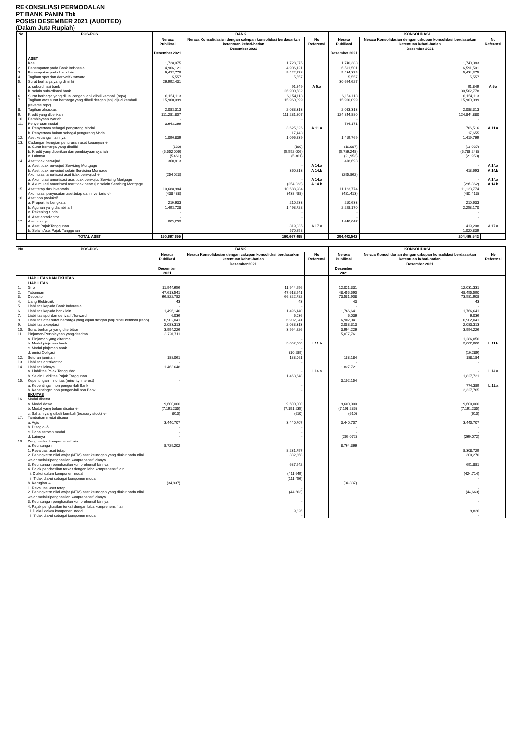REKONSILIASI PERMODALAN
PT BANK PANIN Tbk
POSISI DESEMBER 2021 (AUDITED)
(Dalam Juta Rupiah)
| No. | POS-POS | BANK | | | KONSOLIDASI | | |
| --- | --- | --- | --- | --- | --- | --- | --- |
| | | Neraca Publikasi Desember 2021 | Neraca Konsolidasian dengan cakupan konsolidasi berdasarkan ketentuan kehati-hatian Desember 2021 | No Referensi | Neraca Publikasi Desember 2021 | Neraca Konsolidasian dengan cakupan konsolidasi berdasarkan ketentuan kehati-hatian Desember 2021 | No Referensi |
| | ASET | | | | | | |
| 1. | Kas | 1,728,075 | 1,728,075 | | 1,740,383 | 1,740,383 | |
| 2. | Penempatan pada Bank Indonesia | 4,906,121 | 4,906,121 | | 6,591,501 | 6,591,501 | |
| 3. | Penempatan pada bank lain | 9,422,778 | 9,422,778 | | 5,434,375 | 5,434,375 | |
| 4. | Tagihan spot dan derivatif / forward | 5,557 | 5,557 | | 5,557 | 5,557 | |
| 5. | Surat berharga yang dimiliki | 26,992,431 | | | 30,654,627 | | |
| | a. subordinasi bank | | 91,849 | A 5.a | | 91,849 | A 5.a |
| | b. selain subordinasi bank | | 26,900,582 | | | 30,562,778 | |
| 6. | Surat berharga yang dijual dengan janji dibeli kembali (repo) | 6,154,113 | 6,154,113 | | 6,154,113 | 6,154,113 | |
| 7. | Tagihan atas surat berharga yang dibeli dengan janji dijual kembali (reverse repo) | 15,960,099 | 15,960,099 | | 15,960,099 | 15,960,099 | |
| 8. | Tagihan akseptasi | 2,083,313 | 2,083,313 | | 2,083,313 | 2,083,313 | |
| 9. | Kredit yang diberikan | 111,281,807 | 111,281,807 | | 124,844,880 | 124,844,880 | |
| 10. | Pembiayaan syariah | - | - | | - | - | |
| 11. | Penyertaan modal | 3,643,269 | | | 724,171 | | |
| | a. Penyertaan sebagai pengurang Modal | | 3,625,826 | A 11.a | | 706,516 | A 11.a |
| | b. Penyertaan bukan sebagai pengurang Modal | | 17,443 | | | 17,655 | |
| 12. | Aset keuangan lainnya | 1,096,839 | 1,096,839 | | 1,419,769 | 1,419,769 | |
| 13. | Cadangan kerugian penurunan aset keuangan -/- | | | | | | |
| | a. Surat berharga yang dimiliki | (180) | (180) | | (16,087) | (16,087) | |
| | b. Kredit yang diberikan dan pembiayaan syariah | (5,552,006) | (5,552,006) | | (5,786,248) | (5,786,248) | |
| | c. Lainnya | (5,461) | (5,461) | | (21,953) | (21,953) | |
| 14. | Aset tidak berwujud | 360,813 | | | 418,693 | | |
| | a. Aset tidak berwujud Servicing Mortgage | | - | A 14.a | | - | A 14.a |
| | b. Aset tidak berwujud selain Servicing Mortgage | | 360,813 | A 14.b | | 418,693 | A 14.b |
| | Akumulasi amortisasi aset tidak berwujud -/- | (254,023) | | | (295,862) | | |
| | a. Akumulasi amortisasi aset tidak berwujud Servicing Mortgage | | - | A 14.a | | - | A 14.a |
| | b. Akumulasi amortisasi aset tidak berwujud selain Servicing Mortgage | | (254,023) | A 14.b | | (295,862) | A 14.b |
| 15. | Aset tetap dan inventaris | 10,688,984 | 10,688,984 | | 11,123,774 | 11,123,774 | |
| | Akumulasi penyusutan aset tetap dan inventaris -/- | (438,488) | (438,488) | | (481,413) | (481,413) | |
| 16. | Aset non produktif | | | | | | |
| | a. Properti terbengkalai | 210,633 | 210,633 | | 210,633 | 210,633 | |
| | b. Agunan yang diambil alih | 1,493,728 | 1,493,728 | | 2,258,170 | 2,258,170 | |
| | c. Rekening tunda | - | - | | - | - | |
| | d. Aset antarkantor | - | - | | - | - | |
| 17. | Aset lainnya | 889,293 | | | 1,440,047 | | |
| | a. Aset Pajak Tangguhan | | 319,035 | A 17.a | | 419,208 | A 17.a |
| | b. Selain Aset Pajak Tangguhan | | 570,258 | | | 1,020,839 | |
| | TOTAL ASET | 190,667,695 | 190,667,695 | | 204,462,542 | 204,462,542 | |
| No. | POS-POS | BANK | | | KONSOLIDASI | | |
| --- | --- | --- | --- | --- | --- | --- | --- |
| | | Neraca Publikasi Desember 2021 | Neraca Konsolidasian dengan cakupan konsolidasi berdasarkan ketentuan kehati-hatian Desember 2021 | No Referensi | Neraca Publikasi Desember 2021 | Neraca Konsolidasian dengan cakupan konsolidasi berdasarkan ketentuan kehati-hatian Desember 2021 | No Referensi |
| | LIABILITAS DAN EKUITAS | | | | | | |
| | LIABILITAS | | | | | | |
| 1. | Giro | 11,944,656 | 11,944,656 | | 12,031,331 | 12,031,331 | |
| 2. | Tabungan | 47,613,541 | 47,613,541 | | 48,455,590 | 48,455,590 | |
| 3. | Deposito | 66,822,782 | 66,822,782 | | 73,581,908 | 73,581,908 | |
| 4. | Uang Elektronik | 43 | 43 | | 43 | 43 | |
| 5. | Liabilitas kepada Bank Indonesia | - | - | | - | - | |
| 6. | Liabilitas kepada bank lain | 1,496,140 | 1,496,140 | | 1,766,641 | 1,766,641 | |
| 7. | Liabilitas spot dan derivatif / forward | 6,036 | 6,036 | | 6,036 | 6,036 | |
| 8. | Liabilitas atas surat berharga yang dijual dengan janji dibeli kembali (repo) | 6,902,041 | 6,902,041 | | 6,902,041 | 6,902,041 | |
| 9. | Liabilitas akseptasi | 2,083,313 | 2,083,313 | | 2,083,313 | 2,083,313 | |
| 10. | Surat berharga yang diterbitkan | 3,994,226 | 3,994,226 | | 3,994,226 | 3,994,226 | |
| 11. | Pinjaman/Pembiayaan yang diterima | 3,791,711 | | | 5,077,761 | | |
| | a. Pinjaman yang diterima | | - | | | 1,286,050 | |
| | b. Modal pinjaman bank | | 3,802,000 | L 11.b | | 3,802,000 | L 11.b |
| | c. Modal pinjaman anak | | - | | | - | |
| | d. emisi Obligasi | | (10,289) | | | (10,289) | |
| 12. | Setoran jaminan | 188,061 | 188,061 | | 188,184 | 188,184 | |
| 13. | Liabilitas antarkantor | - | - | | - | - | |
| 14. | Liabilitas lainnya | 1,463,648 | | | 1,827,721 | | |
| | a. Liabilitas Pajak Tangguhan | | - | L 14.a | | - | L 14.a |
| | b. Selain Liabilitas Pajak Tangguhan | | 1,463,648 | | | 1,827,721 | |
| 15. | Kepentingan minoritas (minority interest) | - | | | 3,102,154 | | |
| | a. Kepentingan non pengendali Bank | | - | | | 774,389 | L.15.a |
| | b. Kepentingan non pengendali non Bank | | - | | | 2,327,765 | |
| | EKUITAS | | | | | | |
| 16. | Modal disetor | | | | | | |
| | a. Modal dasar | 9,600,000 | 9,600,000 | | 9,600,000 | 9,600,000 | |
| | b. Modal yang belum disetor -/- | (7,191,235) | (7,191,235) | | (7,191,235) | (7,191,235) | |
| | c. Saham yang dibeli kembali (treasury stock) -/- | (610) | (610) | | (610) | (610) | |
| 17. | Tambahan modal disetor | | | | | | |
| | a. Agio | 3,440,707 | 3,440,707 | | 3,440,707 | 3,440,707 | |
| | b. Disagio -/- | - | - | | - | - | |
| | c. Dana setoran modal | - | - | | - | - | |
| | d. Lainnya | - | - | | (269,072) | (269,072) | |
| 18. | Penghasilan komprehensif lain | | | | | | |
| | a. Keuntungan | 8,729,202 | | | 8,764,366 | | |
| | 1. Revaluasi aset tetap | | 8,231,797 | | | 8,308,729 | |
| | 2. Peningkatan nilai wajar (MTM) aset keuangan yang diukur pada nilai wajar melalui penghasilan komprehensif lainnya | | 332,868 | | | 300,270 | |
| | 3. Keuntungan penghasilan komprehensif lainnya | | 687,642 | | | 691,881 | |
| | 4. Pajak penghasilan terkait dengan laba komprehensif lain | | | | | | |
| | i. Diakui dalam komponen modal | | (411,649) | | | (424,714) | |
| | ii. Tidak diakui sebagai komponen modal | | (111,456) | | | - | |
| | b. Kerugian -/- | (34,837) | | | (34,837) | | |
| | 1. Revaluasi aset tetap | | - | | | - | |
| | 2. Peningkatan nilai wajar (MTM) aset keuangan yang diukur pada nilai wajar melalui penghasilan komprehensif lainnya | | (44,663) | | | (44,663) | |
| | 3. Keuntungan penghasilan komprehensif lainnya | | - | | | - | |
| | 4. Pajak penghasilan terkait dengan laba komprehensif lain | | | | | | |
| | i. Diakui dalam komponen modal | | 9,826 | | | 9,826 | |
| | ii. Tidak diakui sebagai komponen modal | | - | | | - | |